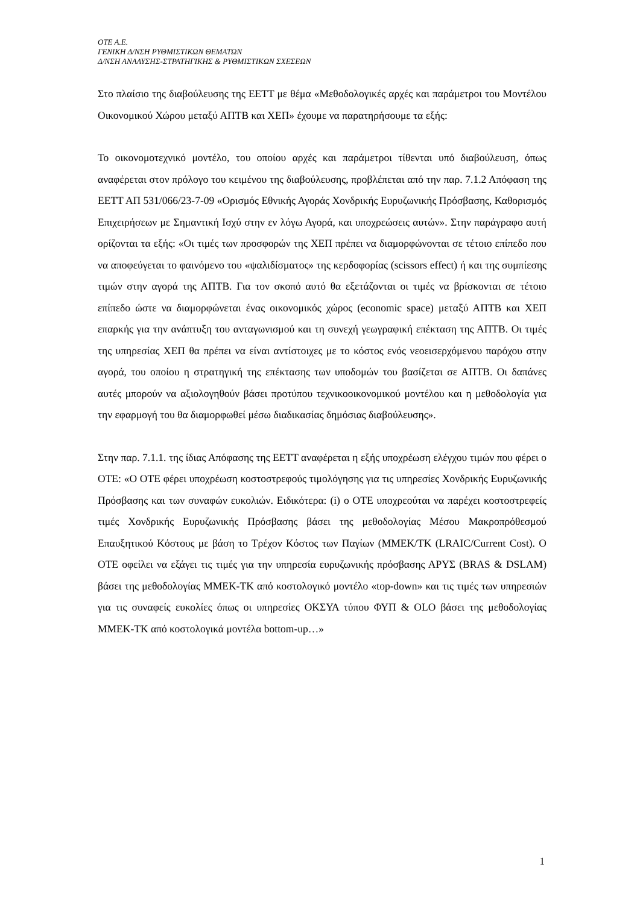OTE A.E.
ΓΕΝΙΚΗ Δ/ΝΣΗ ΡΥΘΜΙΣΤΙΚΩΝ ΘΕΜΑΤΩΝ
Δ/ΝΣΗ ΑΝΑΛΥΣΗΣ-ΣΤΡΑΤΗΓΙΚΗΣ & ΡΥΘΜΙΣΤΙΚΩΝ ΣΧΕΣΕΩΝ
Στο πλαίσιο της διαβούλευσης της ΕΕΤΤ με θέμα «Μεθοδολογικές αρχές και παράμετροι του Μοντέλου Οικονομικού Χώρου μεταξύ ΑΠΤΒ και ΧΕΠ» έχουμε να παρατηρήσουμε τα εξής:
Το οικονομοτεχνικό μοντέλο, του οποίου αρχές και παράμετροι τίθενται υπό διαβούλευση, όπως αναφέρεται στον πρόλογο του κειμένου της διαβούλευσης, προβλέπεται από την παρ. 7.1.2 Απόφαση της ΕΕΤΤ ΑΠ 531/066/23-7-09 «Ορισμός Εθνικής Αγοράς Χονδρικής Ευρυζωνικής Πρόσβασης, Καθορισμός Επιχειρήσεων με Σημαντική Ισχύ στην εν λόγω Αγορά, και υποχρεώσεις αυτών». Στην παράγραφο αυτή ορίζονται τα εξής: «Οι τιμές των προσφορών της ΧΕΠ πρέπει να διαμορφώνονται σε τέτοιο επίπεδο που να αποφεύγεται το φαινόμενο του «ψαλιδίσματος» της κερδοφορίας (scissors effect) ή και της συμπίεσης τιμών στην αγορά της ΑΠΤΒ. Για τον σκοπό αυτό θα εξετάζονται οι τιμές να βρίσκονται σε τέτοιο επίπεδο ώστε να διαμορφώνεται ένας οικονομικός χώρος (economic space) μεταξύ ΑΠΤΒ και ΧΕΠ επαρκής για την ανάπτυξη του ανταγωνισμού και τη συνεχή γεωγραφική επέκταση της ΑΠΤΒ. Οι τιμές της υπηρεσίας ΧΕΠ θα πρέπει να είναι αντίστοιχες με το κόστος ενός νεοεισερχόμενου παρόχου στην αγορά, του οποίου η στρατηγική της επέκτασης των υποδομών του βασίζεται σε ΑΠΤΒ. Οι δαπάνες αυτές μπορούν να αξιολογηθούν βάσει προτύπου τεχνικοοικονομικού μοντέλου και η μεθοδολογία για την εφαρμογή του θα διαμορφωθεί μέσω διαδικασίας δημόσιας διαβούλευσης».
Στην παρ. 7.1.1. της ίδιας Απόφασης της ΕΕΤΤ αναφέρεται η εξής υποχρέωση ελέγχου τιμών που φέρει ο ΟΤΕ: «Ο ΟΤΕ φέρει υποχρέωση κοστοστρεφούς τιμολόγησης για τις υπηρεσίες Χονδρικής Ευρυζωνικής Πρόσβασης και των συναφών ευκολιών. Ειδικότερα: (i) ο ΟΤΕ υποχρεούται να παρέχει κοστοστρεφείς τιμές Χονδρικής Ευρυζωνικής Πρόσβασης βάσει της μεθοδολογίας Μέσου Μακροπρόθεσμού Επαυξητικού Κόστους με βάση το Τρέχον Κόστος των Παγίων (ΜΜΕΚ/ΤΚ (LRAIC/Current Cost). Ο ΟΤΕ οφείλει να εξάγει τις τιμές για την υπηρεσία ευρυζωνικής πρόσβασης ΑΡΥΣ (BRAS & DSLAM) βάσει της μεθοδολογίας ΜΜΕΚ-ΤΚ από κοστολογικό μοντέλο «top-down» και τις τιμές των υπηρεσιών για τις συναφείς ευκολίες όπως οι υπηρεσίες ΟΚΣΥΑ τύπου ΦΥΠ & OLO βάσει της μεθοδολογίας ΜΜΕΚ-ΤΚ από κοστολογικά μοντέλα bottom-up…»
1